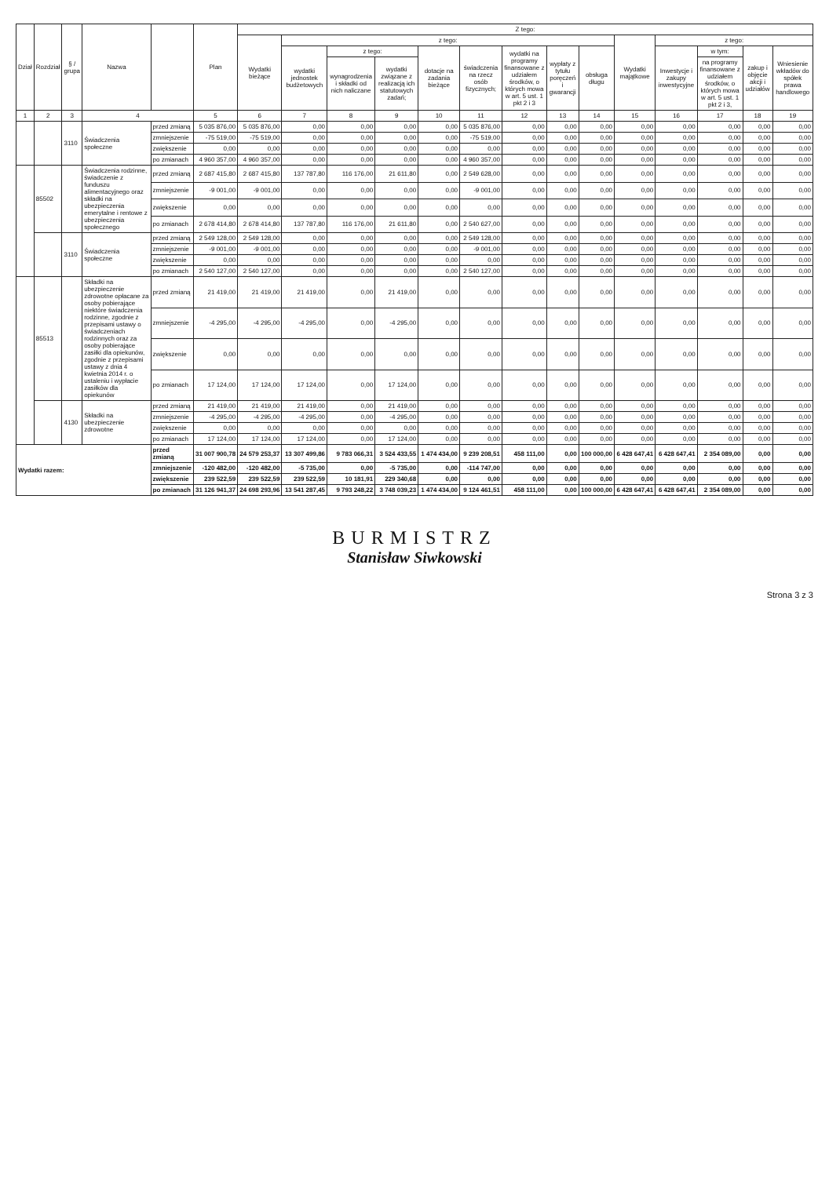| Dział | Rozdział | § / grupa | Nazwa | | Plan | Z tego: | | | | | | | | | | | | | |
| --- | --- | --- | --- | --- | --- | --- | --- | --- | --- | --- | --- | --- | --- | --- | --- | --- | --- | --- | --- |
| | | | | | | Wydatki bieżące | z tego: | | | | | | | | Wydatki majątkowe | z tego: | | | |
| | | | | | | | wydatki jednostek budżetowych | z tego: | | dotacje na zadania bieżące | świadczenia na rzecz osób fizycznych; | wydatki na programy finansowane z udziałem środków, o których mowa w art. 5 ust. 1 pkt 2 i 3 | wypłaty z tytułu poręczeń i gwarancji | obsługa długu | | Inwestycje i zakupy inwestycyjne | w tym: | zakup i objęcie akcji i udziałów | Wniesienie wkładów do spółek prawa handlowego |
| | | | | | | | | wynagrodzenia i składki od nich naliczane | wydatki związane z realizacją ich statutowych zadań; | | | | | | | | na programy finansowane z udziałem środków, o których mowa w art. 5 ust. 1 pkt 2 i 3, | | |
| 1 | 2 | 3 | 4 | | 5 | 6 | 7 | 8 | 9 | 10 | 11 | 12 | 13 | 14 | 15 | 16 | 17 | 18 | 19 |
| | | 3110 | Świadczenia społeczne | przed zmianą | 5 035 876,00 | 5 035 876,00 | 0,00 | 0,00 | 0,00 | 0,00 | 5 035 876,00 | 0,00 | 0,00 | 0,00 | 0,00 | 0,00 | 0,00 | 0,00 | 0,00 |
| | | | | zmniejszenie | -75 519,00 | -75 519,00 | 0,00 | 0,00 | 0,00 | 0,00 | -75 519,00 | 0,00 | 0,00 | 0,00 | 0,00 | 0,00 | 0,00 | 0,00 | 0,00 |
| | | | | zwiększenie | 0,00 | 0,00 | 0,00 | 0,00 | 0,00 | 0,00 | 0,00 | 0,00 | 0,00 | 0,00 | 0,00 | 0,00 | 0,00 | 0,00 | 0,00 |
| | | | | po zmianach | 4 960 357,00 | 4 960 357,00 | 0,00 | 0,00 | 0,00 | 0,00 | 4 960 357,00 | 0,00 | 0,00 | 0,00 | 0,00 | 0,00 | 0,00 | 0,00 | 0,00 |
| | 85502 | | Świadczenia rodzinne, świadczenie z funduszu alimentacyjnego oraz składki na ubezpieczenia emerytalne i rentowe z ubezpieczenia społecznego | przed zmianą | 2 687 415,80 | 2 687 415,80 | 137 787,80 | 116 176,00 | 21 611,80 | 0,00 | 2 549 628,00 | 0,00 | 0,00 | 0,00 | 0,00 | 0,00 | 0,00 | 0,00 | 0,00 |
| | | | | zmniejszenie | -9 001,00 | -9 001,00 | 0,00 | 0,00 | 0,00 | 0,00 | -9 001,00 | 0,00 | 0,00 | 0,00 | 0,00 | 0,00 | 0,00 | 0,00 | 0,00 |
| | | | | zwiększenie | 0,00 | 0,00 | 0,00 | 0,00 | 0,00 | 0,00 | 0,00 | 0,00 | 0,00 | 0,00 | 0,00 | 0,00 | 0,00 | 0,00 | 0,00 |
| | | | | po zmianach | 2 678 414,80 | 2 678 414,80 | 137 787,80 | 116 176,00 | 21 611,80 | 0,00 | 2 540 627,00 | 0,00 | 0,00 | 0,00 | 0,00 | 0,00 | 0,00 | 0,00 | 0,00 |
| | | 3110 | Świadczenia społeczne | przed zmianą | 2 549 128,00 | 2 549 128,00 | 0,00 | 0,00 | 0,00 | 0,00 | 2 549 128,00 | 0,00 | 0,00 | 0,00 | 0,00 | 0,00 | 0,00 | 0,00 | 0,00 |
| | | | | zmniejszenie | -9 001,00 | -9 001,00 | 0,00 | 0,00 | 0,00 | 0,00 | -9 001,00 | 0,00 | 0,00 | 0,00 | 0,00 | 0,00 | 0,00 | 0,00 | 0,00 |
| | | | | zwiększenie | 0,00 | 0,00 | 0,00 | 0,00 | 0,00 | 0,00 | 0,00 | 0,00 | 0,00 | 0,00 | 0,00 | 0,00 | 0,00 | 0,00 | 0,00 |
| | | | | po zmianach | 2 540 127,00 | 2 540 127,00 | 0,00 | 0,00 | 0,00 | 0,00 | 2 540 127,00 | 0,00 | 0,00 | 0,00 | 0,00 | 0,00 | 0,00 | 0,00 | 0,00 |
| | 85513 | | Składki na ubezpieczenie zdrowotne opłacane za osoby pobierające niektóre świadczenia rodzinne, zgodnie z przepisami ustawy o świadczeniach rodzinnych oraz za osoby pobierające zasiłki dla opiekunów, zgodnie z przepisami ustawy z dnia 4 kwietnia 2014 r. o ustaleniu i wypłacie zasiłków dla opiekunów | przed zmianą | 21 419,00 | 21 419,00 | 21 419,00 | 0,00 | 21 419,00 | 0,00 | 0,00 | 0,00 | 0,00 | 0,00 | 0,00 | 0,00 | 0,00 | 0,00 | 0,00 |
| | | | | zmniejszenie | -4 295,00 | -4 295,00 | -4 295,00 | 0,00 | -4 295,00 | 0,00 | 0,00 | 0,00 | 0,00 | 0,00 | 0,00 | 0,00 | 0,00 | 0,00 | 0,00 |
| | | | | zwiększenie | 0,00 | 0,00 | 0,00 | 0,00 | 0,00 | 0,00 | 0,00 | 0,00 | 0,00 | 0,00 | 0,00 | 0,00 | 0,00 | 0,00 | 0,00 |
| | | | | po zmianach | 17 124,00 | 17 124,00 | 17 124,00 | 0,00 | 17 124,00 | 0,00 | 0,00 | 0,00 | 0,00 | 0,00 | 0,00 | 0,00 | 0,00 | 0,00 | 0,00 |
| | | 4130 | Składki na ubezpieczenie zdrowotne | przed zmianą | 21 419,00 | 21 419,00 | 21 419,00 | 0,00 | 21 419,00 | 0,00 | 0,00 | 0,00 | 0,00 | 0,00 | 0,00 | 0,00 | 0,00 | 0,00 | 0,00 |
| | | | | zmniejszenie | -4 295,00 | -4 295,00 | -4 295,00 | 0,00 | -4 295,00 | 0,00 | 0,00 | 0,00 | 0,00 | 0,00 | 0,00 | 0,00 | 0,00 | 0,00 | 0,00 |
| | | | | zwiększenie | 0,00 | 0,00 | 0,00 | 0,00 | 0,00 | 0,00 | 0,00 | 0,00 | 0,00 | 0,00 | 0,00 | 0,00 | 0,00 | 0,00 | 0,00 |
| | | | | po zmianach | 17 124,00 | 17 124,00 | 17 124,00 | 0,00 | 17 124,00 | 0,00 | 0,00 | 0,00 | 0,00 | 0,00 | 0,00 | 0,00 | 0,00 | 0,00 | 0,00 |
| Wydatki razem: | | | | przed zmianą | 31 007 900,78 | 24 579 253,37 | 13 307 499,86 | 9 783 066,31 | 3 524 433,55 | 1 474 434,00 | 9 239 208,51 | 458 111,00 | 0,00 | 100 000,00 | 6 428 647,41 | 6 428 647,41 | 2 354 089,00 | 0,00 | 0,00 |
| | | | | zmniejszenie | -120 482,00 | -120 482,00 | -5 735,00 | 0,00 | -5 735,00 | 0,00 | -114 747,00 | 0,00 | 0,00 | 0,00 | 0,00 | 0,00 | 0,00 | 0,00 | 0,00 |
| | | | | zwiększenie | 239 522,59 | 239 522,59 | 239 522,59 | 10 181,91 | 229 340,68 | 0,00 | 0,00 | 0,00 | 0,00 | 0,00 | 0,00 | 0,00 | 0,00 | 0,00 | 0,00 |
| | | | | po zmianach | 31 126 941,37 | 24 698 293,96 | 13 541 287,45 | 9 793 248,22 | 3 748 039,23 | 1 474 434,00 | 9 124 461,51 | 458 111,00 | 0,00 | 100 000,00 | 6 428 647,41 | 6 428 647,41 | 2 354 089,00 | 0,00 | 0,00 |
BURMISTRZ
Stanisław Siwkowski
Strona 3 z 3